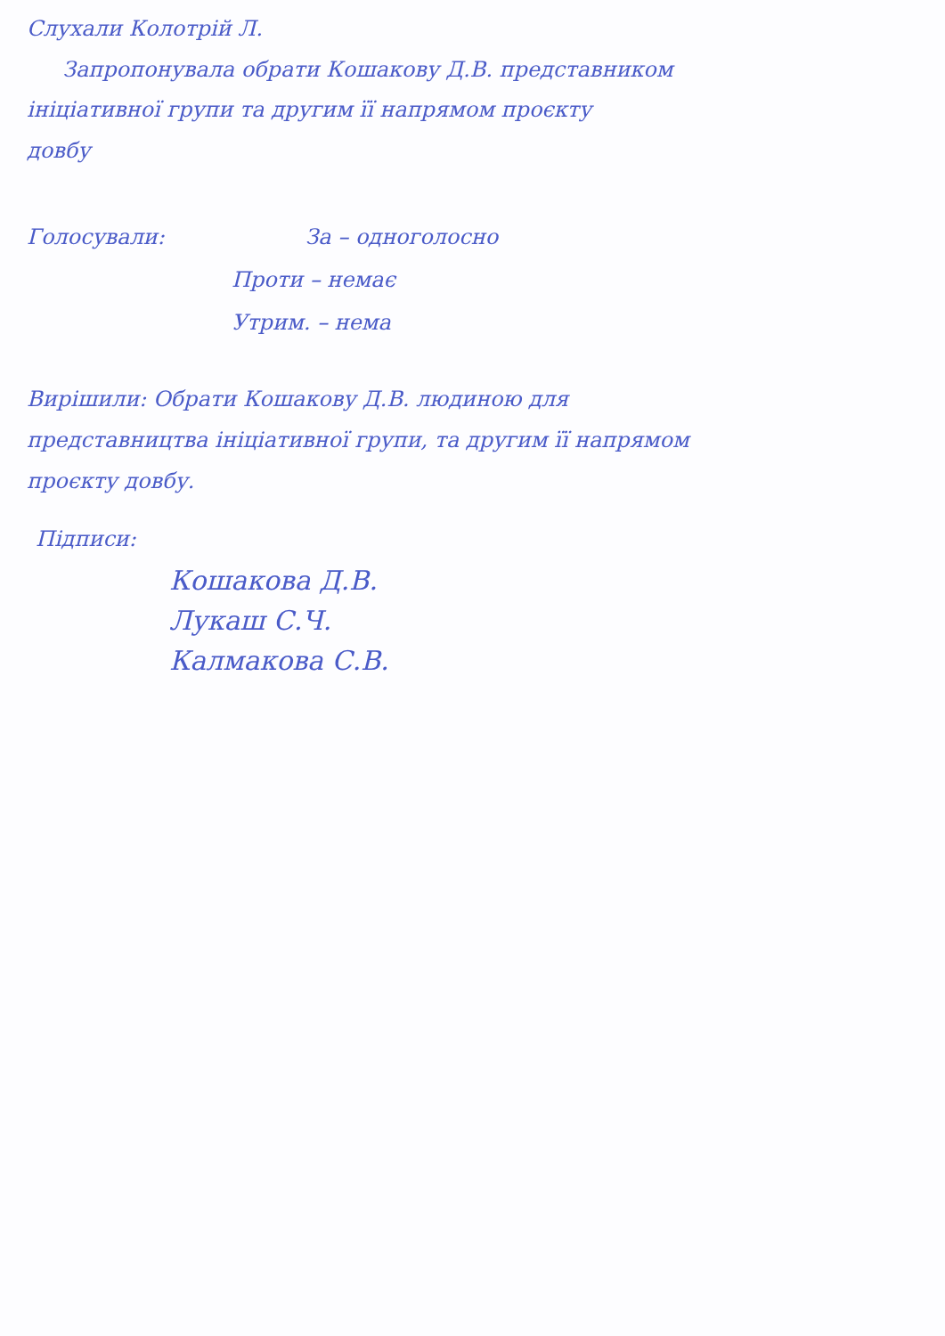Слухали Колотрій Л.
Запропонувала обрати Кошакову Д.В. представником
ініціативної групи та другим її напрямом проєкту
довбу
Голосували: За – одноголосно
Проти – немає
Утрим. – нема
Вирішили: Обрати Кошакову Д.В. людиною для
представництва ініціативної групи, та другим її напрямом
проєкту довбу.
Підписи:
Кошакова Д.В.
Лукаш С.Ч.
Калмакова С.В.